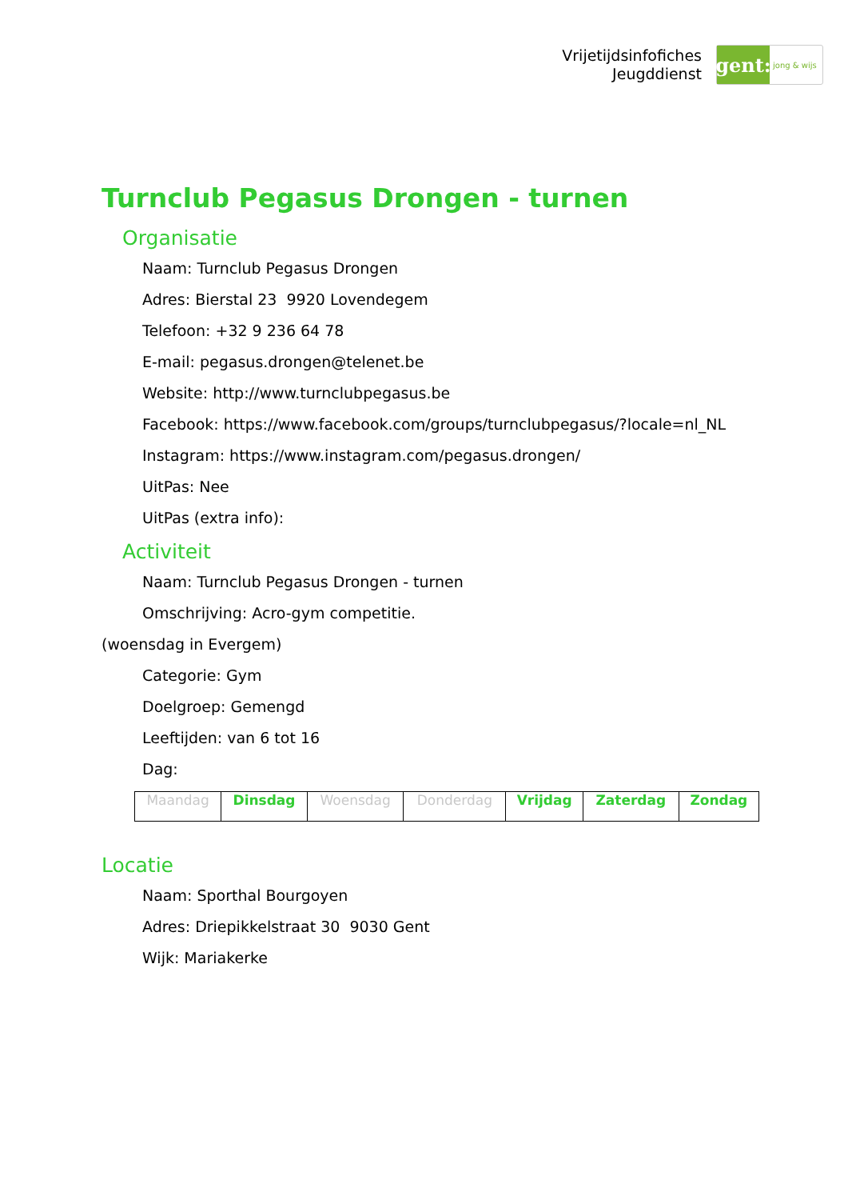Vrijetijdsinfofiches
Jeugddienst
gent:
jong & wijs
Turnclub Pegasus Drongen - turnen
Organisatie
Naam: Turnclub Pegasus Drongen
Adres: Bierstal 23 9920 Lovendegem
Telefoon: +32 9 236 64 78
E-mail: pegasus.drongen@telenet.be
Website: http://www.turnclubpegasus.be
Facebook: https://www.facebook.com/groups/turnclubpegasus/?locale=nl_NL
Instagram: https://www.instagram.com/pegasus.drongen/
UitPas: Nee
UitPas (extra info):
Activiteit
Naam: Turnclub Pegasus Drongen - turnen
Omschrijving: Acro-gym competitie.
(woensdag in Evergem)
Categorie: Gym
Doelgroep: Gemengd
Leeftijden: van 6 tot 16
Dag:
| Maandag | Dinsdag | Woensdag | Donderdag | Vrijdag | Zaterdag | Zondag |
Locatie
Naam: Sporthal Bourgoyen
Adres: Driepikkelstraat 30 9030 Gent
Wijk: Mariakerke